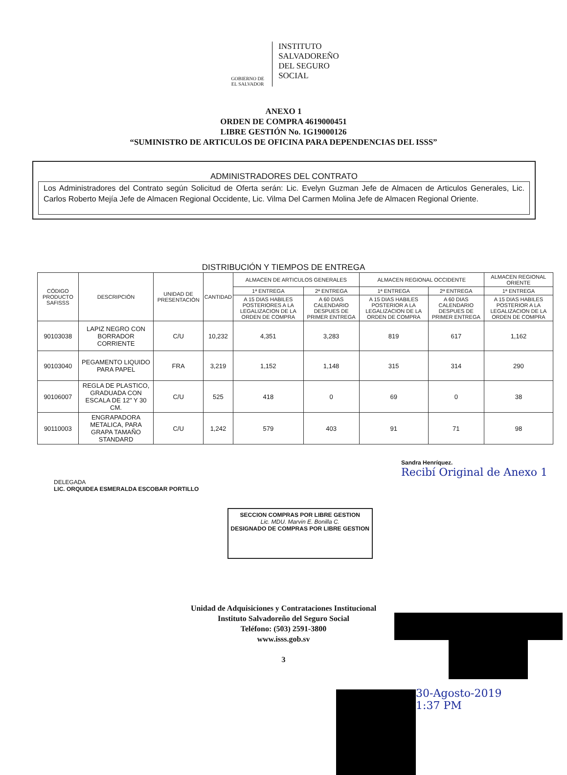GOBIERNO DE
EL SALVADOR
INSTITUTO
SALVADOREÑO
DEL SEGURO
SOCIAL
ANEXO 1
ORDEN DE COMPRA 4619000451
LIBRE GESTIÓN No. 1G19000126
“SUMINISTRO DE ARTICULOS DE OFICINA PARA DEPENDENCIAS DEL ISSS”
ADMINISTRADORES DEL CONTRATO
Los Administradores del Contrato según Solicitud de Oferta serán: Lic. Evelyn Guzman Jefe de Almacen de Articulos Generales, Lic. Carlos Roberto Mejía Jefe de Almacen Regional Occidente, Lic. Vilma Del Carmen Molina Jefe de Almacen Regional Oriente.
DISTRIBUCIÓN Y TIEMPOS DE ENTREGA
| CÓDIGO PRODUCTO SAFISSS | DESCRIPCIÓN | UNIDAD DE PRESENTACIÓN | CANTIDAD | ALMACEN DE ARTICULOS GENERALES | | ALMACEN REGIONAL OCCIDENTE | | ALMACEN REGIONAL ORIENTE |
| --- | --- | --- | --- | --- | --- | --- | --- | --- |
| | | | | 1ª ENTREGA | 2ª ENTREGA | 1ª ENTREGA | 2ª ENTREGA | 1ª ENTREGA |
| | | | | A 15 DIAS HABILES POSTERIORES A LA LEGALIZACION DE LA ORDEN DE COMPRA | A 60 DIAS CALENDARIO DESPUES DE PRIMER ENTREGA | A 15 DIAS HABILES POSTERIOR A LA LEGALIZACION DE LA ORDEN DE COMPRA | A 60 DIAS CALENDARIO DESPUES DE PRIMER ENTREGA | A 15 DIAS HABILES POSTERIOR A LA LEGALIZACION DE LA ORDEN DE COMPRA |
| 90103038 | LAPIZ NEGRO CON BORRADOR CORRIENTE | C/U | 10,232 | 4,351 | 3,283 | 819 | 617 | 1,162 |
| 90103040 | PEGAMENTO LIQUIDO PARA PAPEL | FRA | 3,219 | 1,152 | 1,148 | 315 | 314 | 290 |
| 90106007 | REGLA DE PLASTICO, GRADUADA CON ESCALA DE 12" Y 30 CM. | C/U | 525 | 418 | 0 | 69 | 0 | 38 |
| 90110003 | ENGRAPADORA METALICA, PARA GRAPA TAMAÑO STANDARD | C/U | 1,242 | 579 | 403 | 91 | 71 | 98 |
DELEGADA
LIC. ORQUIDEA ESMERALDA ESCOBAR PORTILLO
SECCION COMPRAS POR LIBRE GESTION
Lic. MDU. Marvin E. Bonilla C.
DESIGNADO DE COMPRAS POR LIBRE GESTION
Sandra Henríquez.
Recibí Original de Anexo 1
Unidad de Adquisiciones y Contrataciones Institucional
Instituto Salvadoreño del Seguro Social
Teléfono: (503) 2591-3800
www.isss.gob.sv
3
30-Agosto-2019
1:37 PM